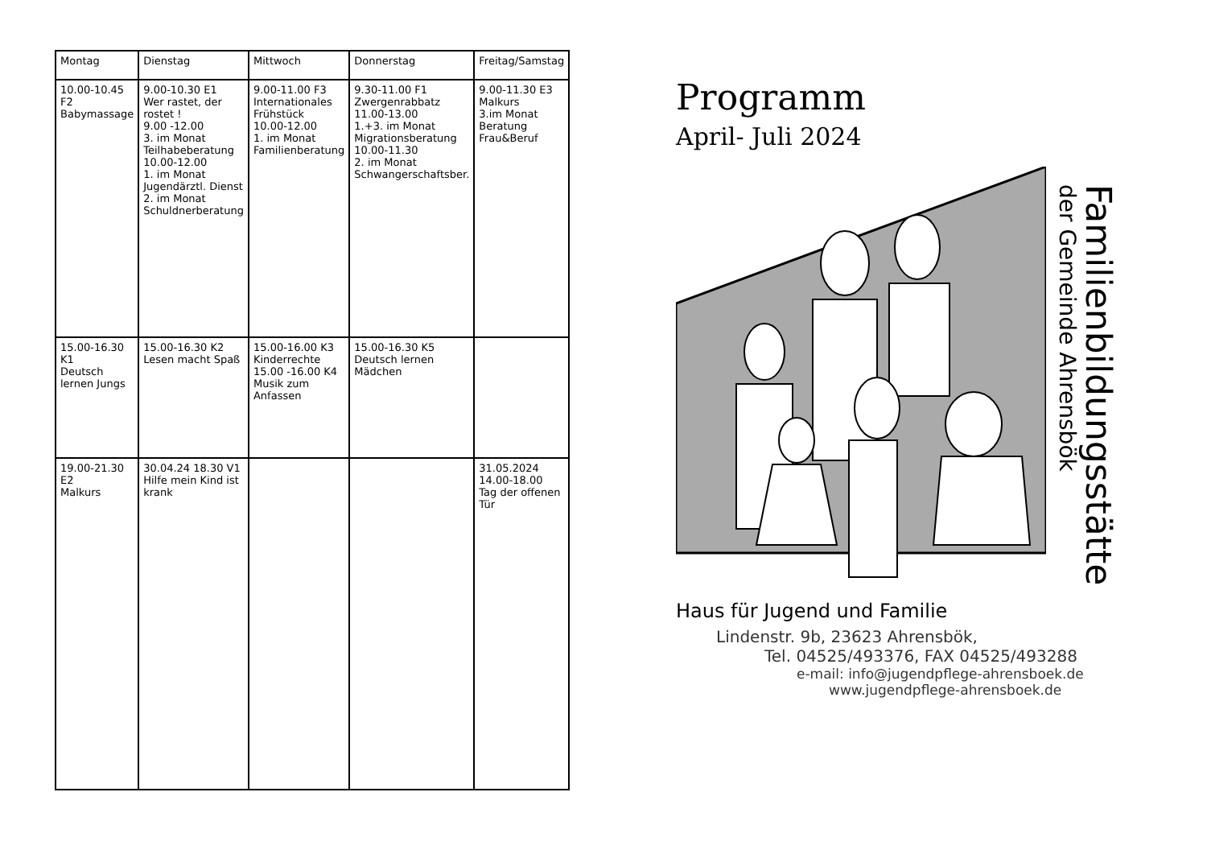| Montag | Dienstag | Mittwoch | Donnerstag | Freitag/Samstag |
| --- | --- | --- | --- | --- |
| 10.00-10.45 F2 Babymassage | 9.00-10.30 E1 Wer rastet, der rostet ! 9.00 -12.00 3. im Monat Teilhabeberatung 10.00-12.00 1. im Monat Jugendärztl. Dienst 2. im Monat Schuldnerberatung | 9.00-11.00 F3 Internationales Frühstück 10.00-12.00 1. im Monat Familienberatung | 9.30-11.00 F1 Zwergenrabbatz 11.00-13.00 1.+3. im Monat Migrationsberatung 10.00-11.30 2. im Monat Schwangerschaftsber. | 9.00-11.30 E3 Malkurs 3.im Monat Beratung Frau&Beruf |
| 15.00-16.30 K1 Deutsch lernen Jungs | 15.00-16.30 K2 Lesen macht Spaß | 15.00-16.00 K3 Kinderrechte 15.00 -16.00 K4 Musik zum Anfassen | 15.00-16.30 K5 Deutsch lernen Mädchen | |
| 19.00-21.30 E2 Malkurs | 30.04.24 18.30 V1 Hilfe mein Kind ist krank | | | 31.05.2024 14.00-18.00 Tag der offenen Tür |
Programm
April- Juli 2024
Familienbildungsstätte
der Gemeinde Ahrensbök
Haus für Jugend und Familie
Lindenstr. 9b, 23623 Ahrensbök,
Tel. 04525/493376, FAX 04525/493288
e-mail: info@jugendpflege-ahrensboek.de
www.jugendpflege-ahrensboek.de